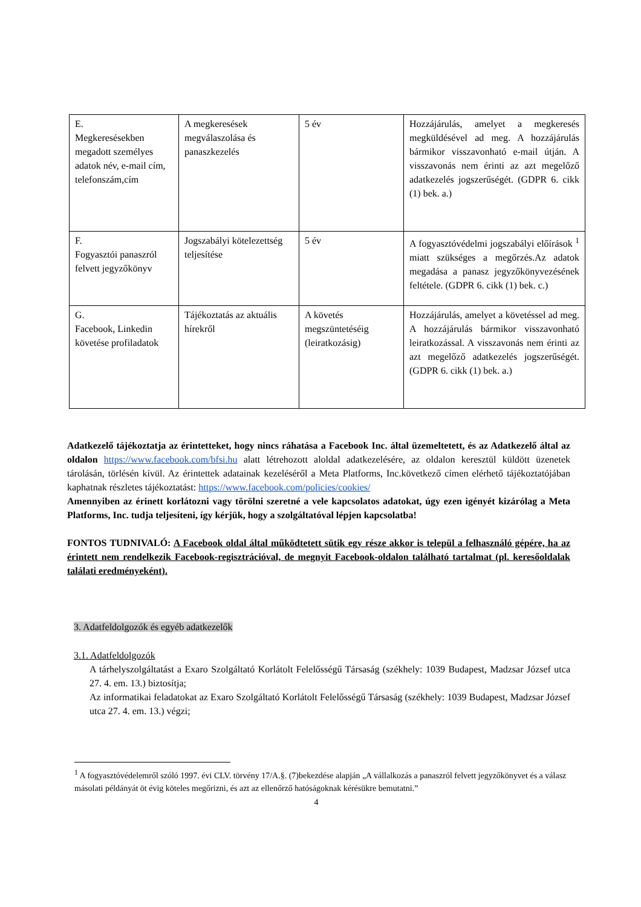| E. Megkeresésekben megadott személyes adatok név, e-mail cím, telefonszám,cím | A megkeresések megválaszolása és panaszkezelés | 5 év | Hozzájárulás, amelyet a megkeresés megküldésével ad meg. A hozzájárulás bármikor visszavonható e-mail útján. A visszavonás nem érinti az azt megelőző adatkezelés jogszerűségét. (GDPR 6. cikk (1) bek. a.) |
| F. Fogyasztói panaszról felvett jegyzőkönyv | Jogszabályi kötelezettség teljesítése | 5 év | A fogyasztóvédelmi jogszabályi előírások <sup>1</sup> miatt szükséges a megőrzés.Az adatok megadása a panasz jegyzőkönyvezésének feltétele. (GDPR 6. cikk (1) bek. c.) |
| G. Facebook, Linkedin követése profiladatok | Tájékoztatás az aktuális hírekről | A követés megszüntetéséig (leiratkozásig) | Hozzájárulás, amelyet a követéssel ad meg. A hozzájárulás bármikor visszavonható leiratkozással. A visszavonás nem érinti az azt megelőző adatkezelés jogszerűségét. (GDPR 6. cikk (1) bek. a.) |
Adatkezelő tájékoztatja az érintetteket, hogy nincs ráhatása a Facebook Inc. által üzemeltetett, és az Adatkezelő által az oldalon https://www.facebook.com/bfsi.hu alatt létrehozott aloldal adatkezelésére, az oldalon keresztül küldött üzenetek tárolásán, törlésén kívül. Az érintettek adatainak kezeléséről a Meta Platforms, Inc.következő címen elérhető tájékoztatójában kaphatnak részletes tájékoztatást: https://www.facebook.com/policies/cookies/
Amennyiben az érinett korlátozni vagy törölni szeretné a vele kapcsolatos adatokat, úgy ezen igényét kizárólag a Meta Platforms, Inc. tudja teljesíteni, így kérjük, hogy a szolgáltatóval lépjen kapcsolatba!
FONTOS TUDNIVALÓ: A Facebook oldal által működtetett sütik egy része akkor is települ a felhasználó gépére, ha az érintett nem rendelkezik Facebook-regisztrációval, de megnyit Facebook-oldalon található tartalmat (pl. keresőoldalak találati eredményeként).
3. Adatfeldolgozók és egyéb adatkezelők
3.1. Adatfeldolgozók
A tárhelyszolgáltatást a Exaro Szolgáltató Korlátolt Felelősségű Társaság (székhely: 1039 Budapest, Madzsar József utca 27. 4. em. 13.) biztosítja;
Az informatikai feladatokat az Exaro Szolgáltató Korlátolt Felelősségű Társaság (székhely: 1039 Budapest, Madzsar József utca 27. 4. em. 13.) végzi;
<sup>1</sup> A fogyasztóvédelemről szóló 1997. évi CLV. törvény 17/A.§. (7)bekezdése alapján „A vállalkozás a panaszról felvett jegyzőkönyvet és a válasz másolati példányát öt évig köteles megőrizni, és azt az ellenőrző hatóságoknak kérésükre bemutatni.”
4